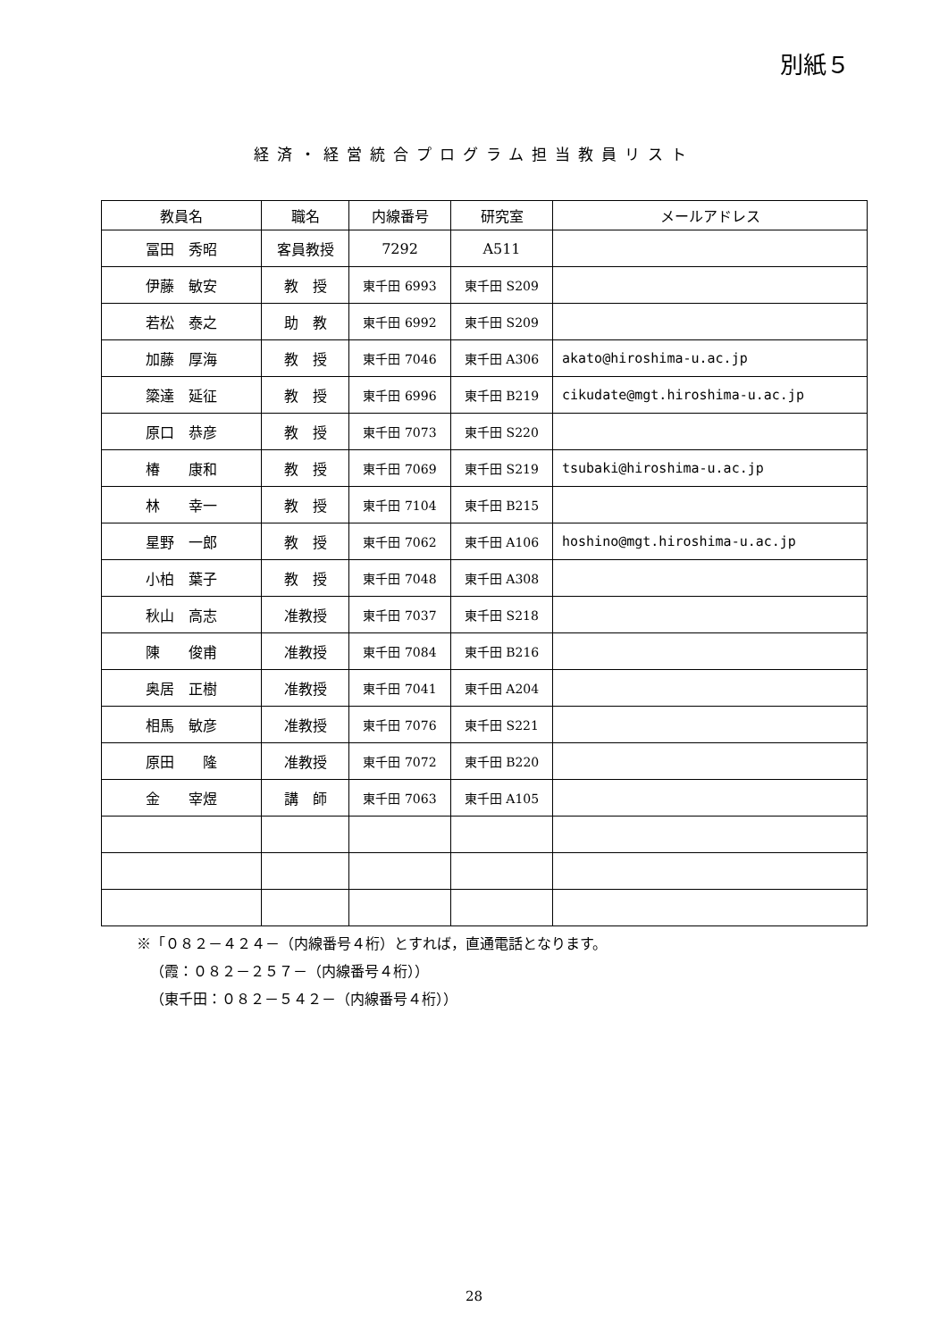別紙５
経済・経営統合プログラム担当教員リスト
| 教員名 | 職名 | 内線番号 | 研究室 | メールアドレス |
| --- | --- | --- | --- | --- |
| 冨田 秀昭 | 客員教授 | 7292 | A511 | |
| 伊藤 敏安 | 教 授 | 東千田 6993 | 東千田 S209 | |
| 若松 泰之 | 助 教 | 東千田 6992 | 東千田 S209 | |
| 加藤 厚海 | 教 授 | 東千田 7046 | 東千田 A306 | akato@hiroshima-u.ac.jp |
| 簗達 延征 | 教 授 | 東千田 6996 | 東千田 B219 | cikudate@mgt.hiroshima-u.ac.jp |
| 原口 恭彦 | 教 授 | 東千田 7073 | 東千田 S220 | |
| 椿 康和 | 教 授 | 東千田 7069 | 東千田 S219 | tsubaki@hiroshima-u.ac.jp |
| 林 幸一 | 教 授 | 東千田 7104 | 東千田 B215 | |
| 星野 一郎 | 教 授 | 東千田 7062 | 東千田 A106 | hoshino@mgt.hiroshima-u.ac.jp |
| 小柏 葉子 | 教 授 | 東千田 7048 | 東千田 A308 | |
| 秋山 高志 | 准教授 | 東千田 7037 | 東千田 S218 | |
| 陳 俊甫 | 准教授 | 東千田 7084 | 東千田 B216 | |
| 奥居 正樹 | 准教授 | 東千田 7041 | 東千田 A204 | |
| 相馬 敏彦 | 准教授 | 東千田 7076 | 東千田 S221 | |
| 原田 隆 | 准教授 | 東千田 7072 | 東千田 B220 | |
| 金 宰煜 | 講 師 | 東千田 7063 | 東千田 A105 | |
※「０８２－４２４－（内線番号４桁）とすれば，直通電話となります。
（霞：０８２－２５７－（内線番号４桁））
（東千田：０８２－５４２－（内線番号４桁））
28